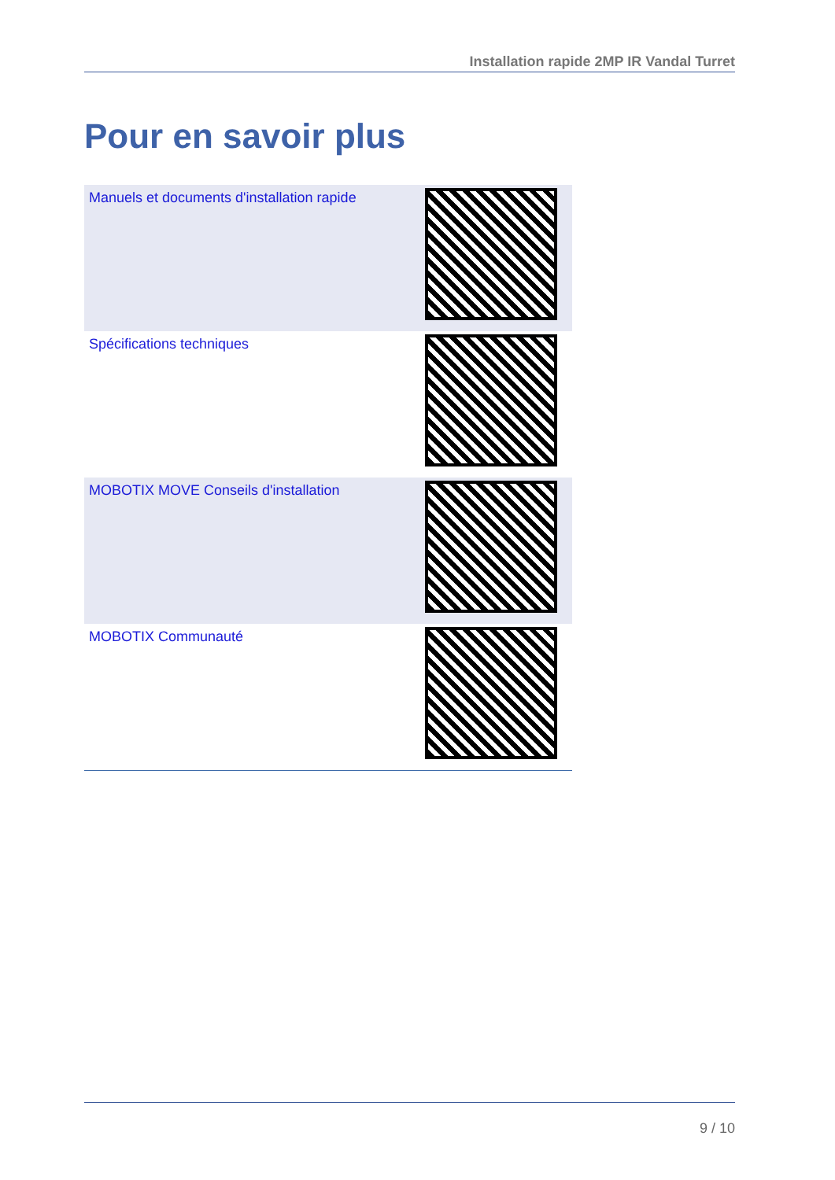Installation rapide 2MP IR Vandal Turret
Pour en savoir plus
| Manuels et documents d'installation rapide | |
| Spécifications techniques | |
| MOBOTIX MOVE Conseils d'installation | |
| MOBOTIX Communauté | |
9 / 10